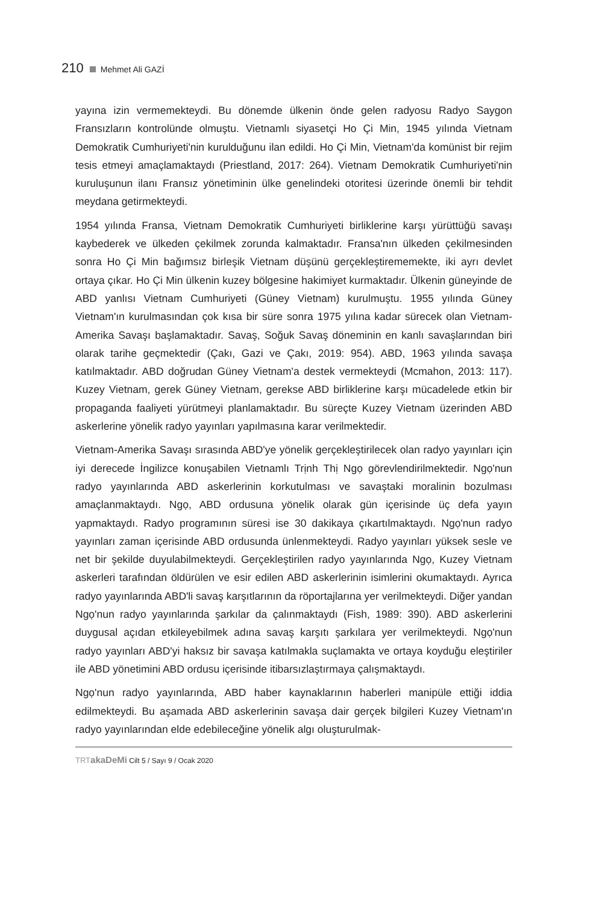210 Mehmet Ali GAZİ
yayına izin vermemekteydi. Bu dönemde ülkenin önde gelen radyosu Radyo Saygon Fransızların kontrolünde olmuştu. Vietnamlı siyasetçi Ho Çi Min, 1945 yılında Vietnam Demokratik Cumhuriyeti'nin kurulduğunu ilan edildi. Ho Çi Min, Vietnam'da komünist bir rejim tesis etmeyi amaçlamaktaydı (Priestland, 2017: 264). Vietnam Demokratik Cumhuriyeti'nin kuruluşunun ilanı Fransız yönetiminin ülke genelindeki otoritesi üzerinde önemli bir tehdit meydana getirmekteydi.
1954 yılında Fransa, Vietnam Demokratik Cumhuriyeti birliklerine karşı yürüttüğü savaşı kaybederek ve ülkeden çekilmek zorunda kalmaktadır. Fransa'nın ülkeden çekilmesinden sonra Ho Çi Min bağımsız birleşik Vietnam düşünü gerçekleştirememekte, iki ayrı devlet ortaya çıkar. Ho Çi Min ülkenin kuzey bölgesine hakimiyet kurmaktadır. Ülkenin güneyinde de ABD yanlısı Vietnam Cumhuriyeti (Güney Vietnam) kurulmuştu. 1955 yılında Güney Vietnam'ın kurulmasından çok kısa bir süre sonra 1975 yılına kadar sürecek olan Vietnam-Amerika Savaşı başlamaktadır. Savaş, Soğuk Savaş döneminin en kanlı savaşlarından biri olarak tarihe geçmektedir (Çakı, Gazi ve Çakı, 2019: 954). ABD, 1963 yılında savaşa katılmaktadır. ABD doğrudan Güney Vietnam'a destek vermekteydi (Mcmahon, 2013: 117). Kuzey Vietnam, gerek Güney Vietnam, gerekse ABD birliklerine karşı mücadelede etkin bir propaganda faaliyeti yürütmeyi planlamaktadır. Bu süreçte Kuzey Vietnam üzerinden ABD askerlerine yönelik radyo yayınları yapılmasına karar verilmektedir.
Vietnam-Amerika Savaşı sırasında ABD'ye yönelik gerçekleştirilecek olan radyo yayınları için iyi derecede İngilizce konuşabilen Vietnamlı Trịnh Thị Ngọ görevlendirilmektedir. Ngọ'nun radyo yayınlarında ABD askerlerinin korkutulması ve savaştaki moralinin bozulması amaçlanmaktaydı. Ngọ, ABD ordusuna yönelik olarak gün içerisinde üç defa yayın yapmaktaydı. Radyo programının süresi ise 30 dakikaya çıkartılmaktaydı. Ngọ'nun radyo yayınları zaman içerisinde ABD ordusunda ünlenmekteydi. Radyo yayınları yüksek sesle ve net bir şekilde duyulabilmekteydi. Gerçekleştirilen radyo yayınlarında Ngọ, Kuzey Vietnam askerleri tarafından öldürülen ve esir edilen ABD askerlerinin isimlerini okumaktaydı. Ayrıca radyo yayınlarında ABD'li savaş karşıtlarının da röportajlarına yer verilmekteydi. Diğer yandan Ngọ'nun radyo yayınlarında şarkılar da çalınmaktaydı (Fish, 1989: 390). ABD askerlerini duygusal açıdan etkileyebilmek adına savaş karşıtı şarkılara yer verilmekteydi. Ngọ'nun radyo yayınları ABD'yi haksız bir savaşa katılmakla suçlamakta ve ortaya koyduğu eleştiriler ile ABD yönetimini ABD ordusu içerisinde itibarsızlaştırmaya çalışmaktaydı.
Ngọ'nun radyo yayınlarında, ABD haber kaynaklarının haberleri manipüle ettiği iddia edilmekteydi. Bu aşamada ABD askerlerinin savaşa dair gerçek bilgileri Kuzey Vietnam'ın radyo yayınlarından elde edebileceğine yönelik algı oluşturulmak-
TRT akaDeMi Cilt 5 / Sayı 9 / Ocak 2020